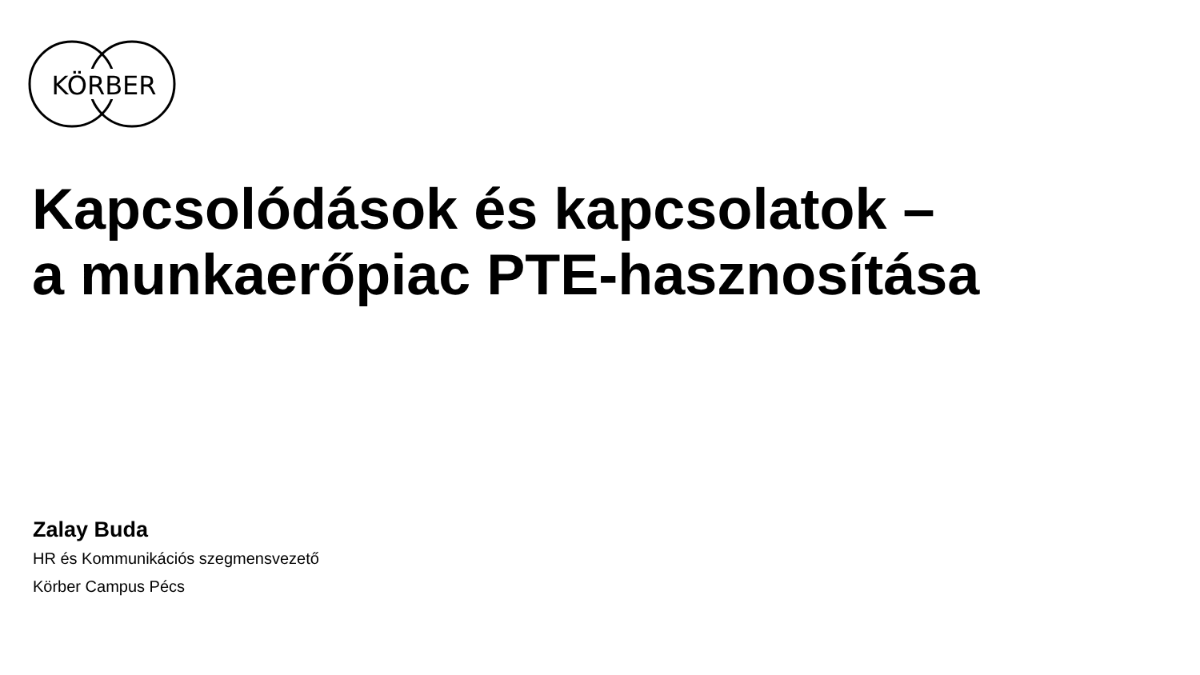KÖRBER
Kapcsolódások és kapcsolatok –
a munkaerőpiac PTE-hasznosítása
Zalay Buda
HR és Kommunikációs szegmensvezető
Körber Campus Pécs